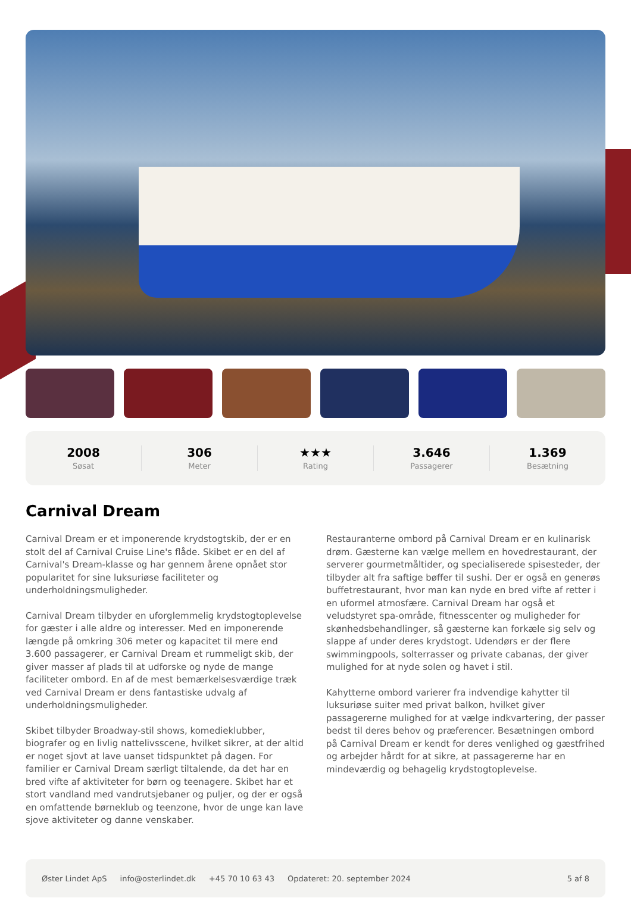2008
Søsat
306
Meter
★★★
Rating
3.646
Passagerer
1.369
Besætning
Carnival Dream
Carnival Dream er et imponerende krydstogtskib, der er en stolt del af Carnival Cruise Line's flåde. Skibet er en del af Carnival's Dream-klasse og har gennem årene opnået stor popularitet for sine luksuriøse faciliteter og underholdningsmuligheder.
Carnival Dream tilbyder en uforglemmelig krydstogtoplevelse for gæster i alle aldre og interesser. Med en imponerende længde på omkring 306 meter og kapacitet til mere end 3.600 passagerer, er Carnival Dream et rummeligt skib, der giver masser af plads til at udforske og nyde de mange faciliteter ombord. En af de mest bemærkelsesværdige træk ved Carnival Dream er dens fantastiske udvalg af underholdningsmuligheder.
Skibet tilbyder Broadway-stil shows, komedieklubber, biografer og en livlig nattelivsscene, hvilket sikrer, at der altid er noget sjovt at lave uanset tidspunktet på dagen. For familier er Carnival Dream særligt tiltalende, da det har en bred vifte af aktiviteter for børn og teenagere. Skibet har et stort vandland med vandrutsjebaner og puljer, og der er også en omfattende børneklub og teenzone, hvor de unge kan lave sjove aktiviteter og danne venskaber.
Restauranterne ombord på Carnival Dream er en kulinarisk drøm. Gæsterne kan vælge mellem en hovedrestaurant, der serverer gourmetmåltider, og specialiserede spisesteder, der tilbyder alt fra saftige bøffer til sushi. Der er også en generøs buffetrestaurant, hvor man kan nyde en bred vifte af retter i en uformel atmosfære. Carnival Dream har også et veludstyret spa-område, fitnesscenter og muligheder for skønhedsbehandlinger, så gæsterne kan forkæle sig selv og slappe af under deres krydstogt. Udendørs er der flere swimmingpools, solterrasser og private cabanas, der giver mulighed for at nyde solen og havet i stil.
Kahytterne ombord varierer fra indvendige kahytter til luksuriøse suiter med privat balkon, hvilket giver passagererne mulighed for at vælge indkvartering, der passer bedst til deres behov og præferencer. Besætningen ombord på Carnival Dream er kendt for deres venlighed og gæstfrihed og arbejder hårdt for at sikre, at passagererne har en mindeværdig og behagelig krydstogtoplevelse.
Øster Lindet ApS info@osterlindet.dk +45 70 10 63 43 Opdateret: 20. september 2024 5 af 8